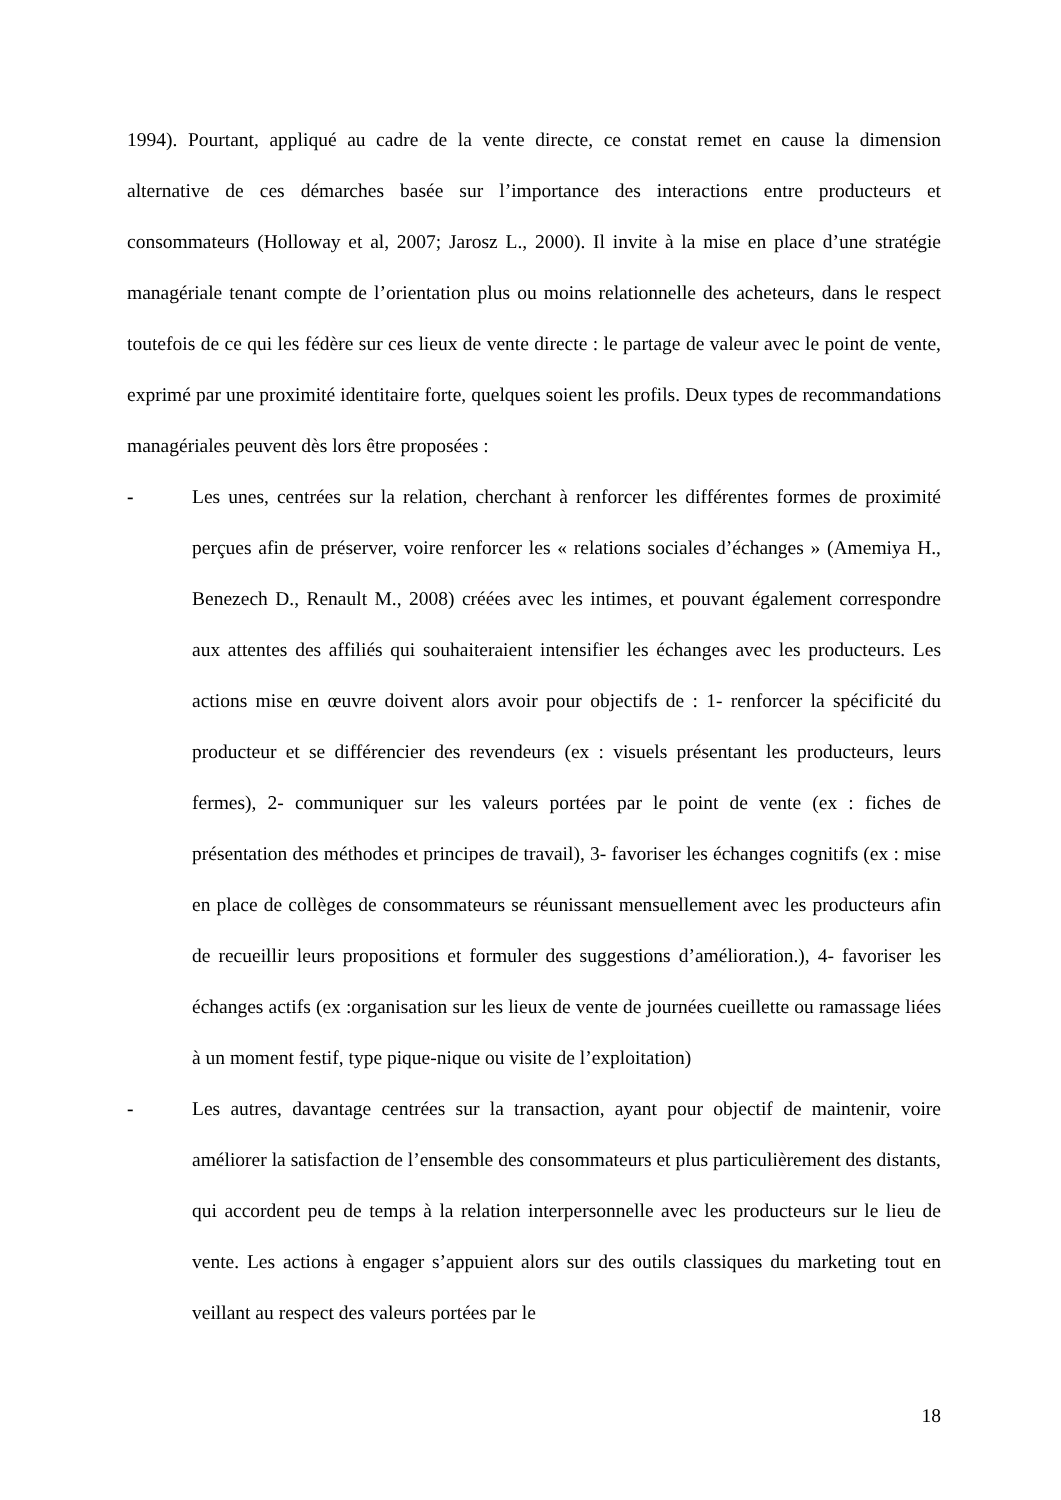1994). Pourtant, appliqué au cadre de la vente directe, ce constat remet en cause la dimension alternative de ces démarches basée sur l’importance des interactions entre producteurs et consommateurs (Holloway et al, 2007; Jarosz L., 2000). Il invite à la mise en place d’une stratégie managériale tenant compte de l’orientation plus ou moins relationnelle des acheteurs, dans le respect toutefois de ce qui les fédère sur ces lieux de vente directe : le partage de valeur avec le point de vente, exprimé par une proximité identitaire forte, quelques soient les profils. Deux types de recommandations managériales peuvent dès lors être proposées :
- Les unes, centrées sur la relation, cherchant à renforcer les différentes formes de proximité perçues afin de préserver, voire renforcer les « relations sociales d’échanges » (Amemiya H., Benezech D., Renault M., 2008) créées avec les intimes, et pouvant également correspondre aux attentes des affiliés qui souhaiteraient intensifier les échanges avec les producteurs. Les actions mise en œuvre doivent alors avoir pour objectifs de : 1- renforcer la spécificité du producteur et se différencier des revendeurs (ex : visuels présentant les producteurs, leurs fermes), 2- communiquer sur les valeurs portées par le point de vente (ex : fiches de présentation des méthodes et principes de travail), 3- favoriser les échanges cognitifs (ex : mise en place de collèges de consommateurs se réunissant mensuellement avec les producteurs afin de recueillir leurs propositions et formuler des suggestions d’amélioration.), 4- favoriser les échanges actifs (ex :organisation sur les lieux de vente de journées cueillette ou ramassage liées à un moment festif, type pique-nique ou visite de l’exploitation)
- Les autres, davantage centrées sur la transaction, ayant pour objectif de maintenir, voire améliorer la satisfaction de l’ensemble des consommateurs et plus particulièrement des distants, qui accordent peu de temps à la relation interpersonnelle avec les producteurs sur le lieu de vente. Les actions à engager s’appuient alors sur des outils classiques du marketing tout en veillant au respect des valeurs portées par le
18